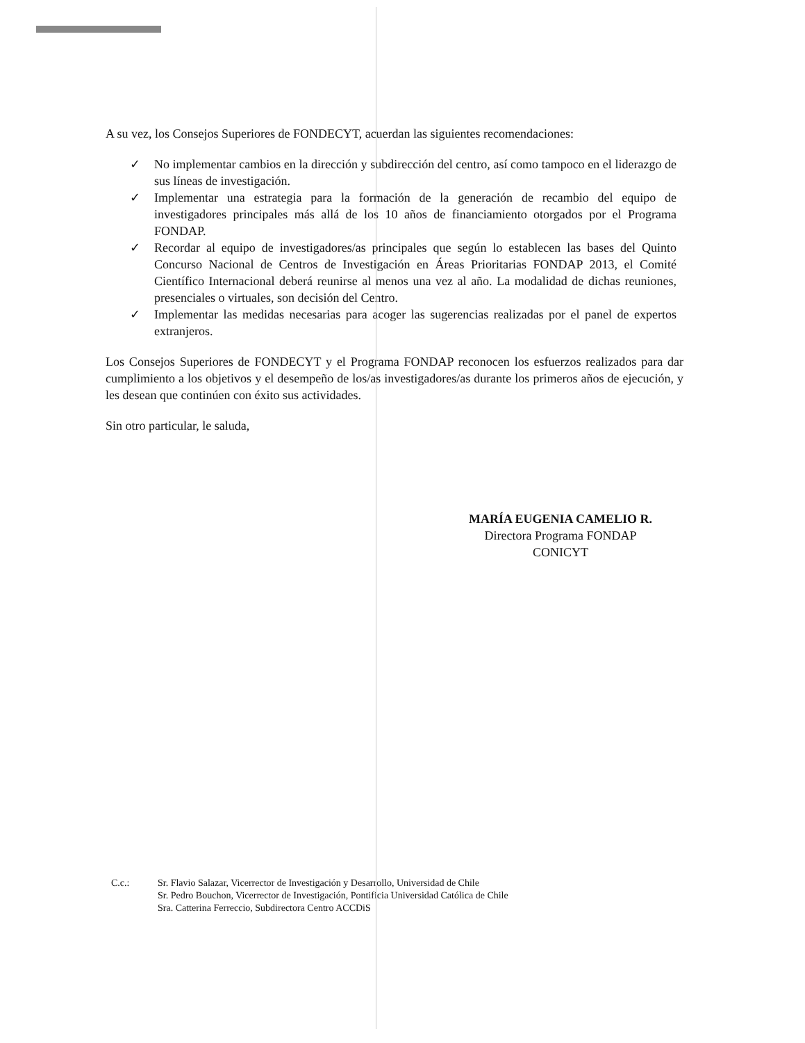A su vez, los Consejos Superiores de FONDECYT, acuerdan las siguientes recomendaciones:
✓ No implementar cambios en la dirección y subdirección del centro, así como tampoco en el liderazgo de sus líneas de investigación.
✓ Implementar una estrategia para la formación de la generación de recambio del equipo de investigadores principales más allá de los 10 años de financiamiento otorgados por el Programa FONDAP.
✓ Recordar al equipo de investigadores/as principales que según lo establecen las bases del Quinto Concurso Nacional de Centros de Investigación en Áreas Prioritarias FONDAP 2013, el Comité Científico Internacional deberá reunirse al menos una vez al año. La modalidad de dichas reuniones, presenciales o virtuales, son decisión del Centro.
✓ Implementar las medidas necesarias para acoger las sugerencias realizadas por el panel de expertos extranjeros.
Los Consejos Superiores de FONDECYT y el Programa FONDAP reconocen los esfuerzos realizados para dar cumplimiento a los objetivos y el desempeño de los/as investigadores/as durante los primeros años de ejecución, y les desean que continúen con éxito sus actividades.
Sin otro particular, le saluda,
MARÍA EUGENIA CAMELIO R.
Directora Programa FONDAP
CONICYT
C.c.: Sr. Flavio Salazar, Vicerrector de Investigación y Desarrollo, Universidad de Chile
Sr. Pedro Bouchon, Vicerrector de Investigación, Pontificia Universidad Católica de Chile
Sra. Catterina Ferreccio, Subdirectora Centro ACCDiS